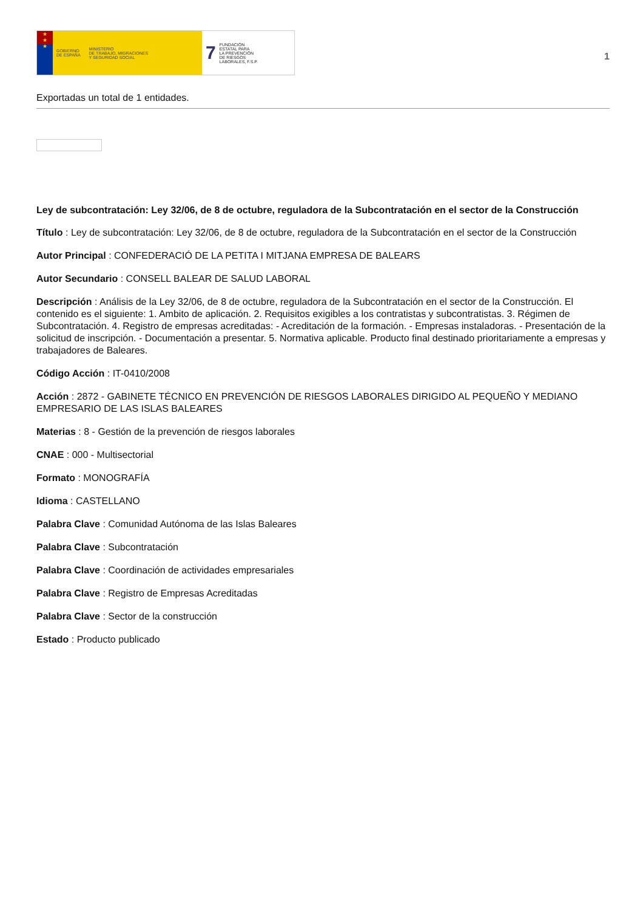★
★
★
GOBIERNO
DE ESPAÑA MINISTERIO
DE TRABAJO, MIGRACIONES
Y SEGURIDAD SOCIAL
7 FUNDACIÓN
ESTATAL PARA
LA PREVENCIÓN
DE RIESGOS
LABORALES, F.S.P.
1
Exportadas un total de 1 entidades.
Ley de subcontratación: Ley 32/06, de 8 de octubre, reguladora de la Subcontratación en el sector de la Construcción
Título : Ley de subcontratación: Ley 32/06, de 8 de octubre, reguladora de la Subcontratación en el sector de la Construcción
Autor Principal : CONFEDERACIÓ DE LA PETITA I MITJANA EMPRESA DE BALEARS
Autor Secundario : CONSELL BALEAR DE SALUD LABORAL
Descripción : Análisis de la Ley 32/06, de 8 de octubre, reguladora de la Subcontratación en el sector de la Construcción. El contenido es el siguiente: 1. Ambito de aplicación. 2. Requisitos exigibles a los contratistas y subcontratistas. 3. Régimen de Subcontratación. 4. Registro de empresas acreditadas: - Acreditación de la formación. - Empresas instaladoras. - Presentación de la solicitud de inscripción. - Documentación a presentar. 5. Normativa aplicable. Producto final destinado prioritariamente a empresas y trabajadores de Baleares.
Código Acción : IT-0410/2008
Acción : 2872 - GABINETE TÉCNICO EN PREVENCIÓN DE RIESGOS LABORALES DIRIGIDO AL PEQUEÑO Y MEDIANO EMPRESARIO DE LAS ISLAS BALEARES
Materias : 8 - Gestión de la prevención de riesgos laborales
CNAE : 000 - Multisectorial
Formato : MONOGRAFÍA
Idioma : CASTELLANO
Palabra Clave : Comunidad Autónoma de las Islas Baleares
Palabra Clave : Subcontratación
Palabra Clave : Coordinación de actividades empresariales
Palabra Clave : Registro de Empresas Acreditadas
Palabra Clave : Sector de la construcción
Estado : Producto publicado